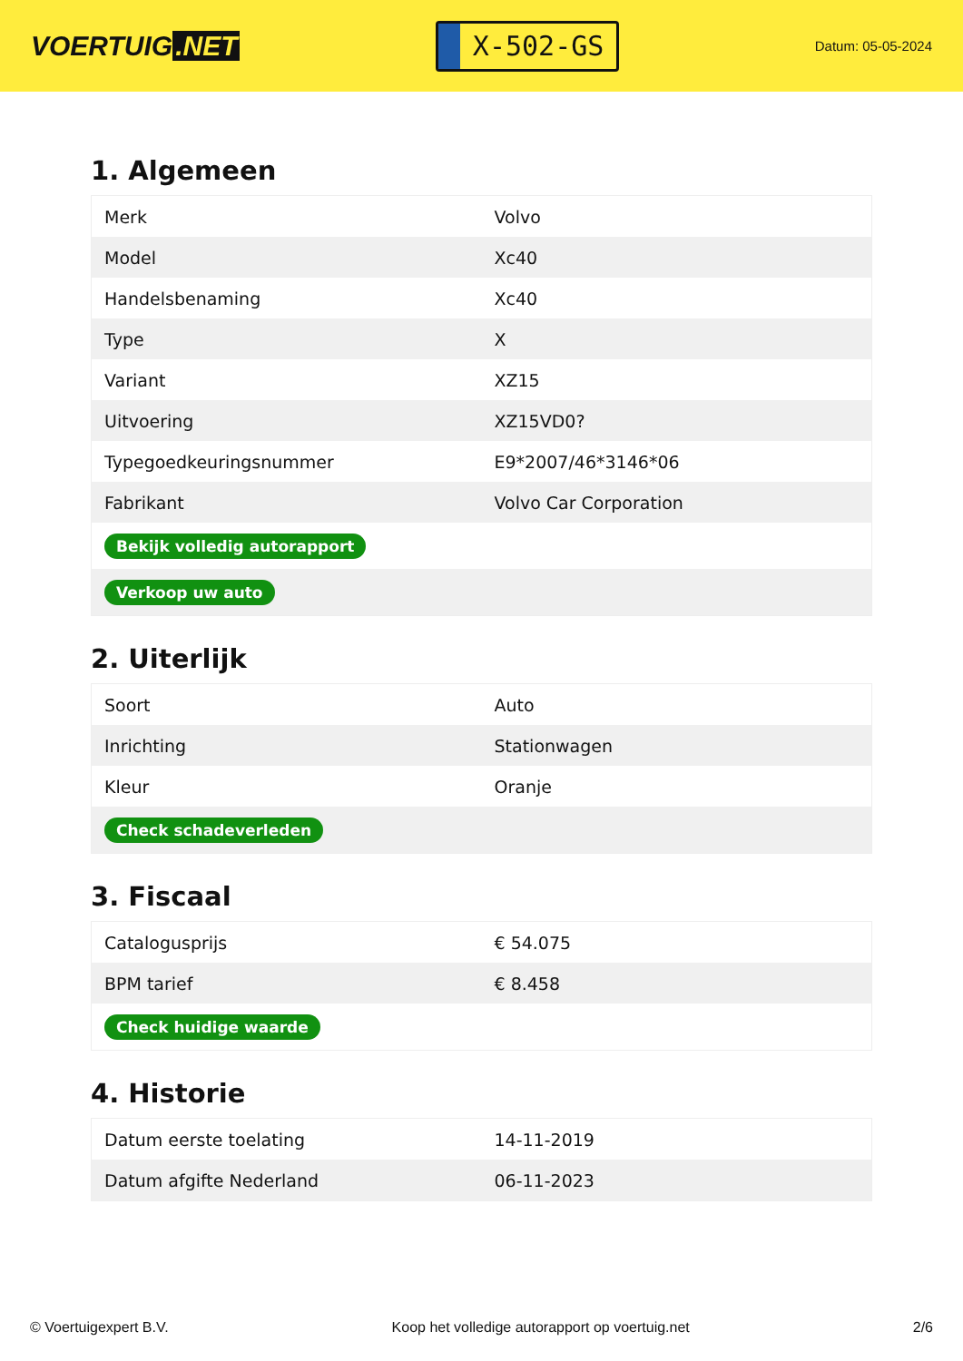VOERTUIG.NET
X-502-GS
Datum: 05-05-2024
1. Algemeen
| Merk | Volvo |
| Model | Xc40 |
| Handelsbenaming | Xc40 |
| Type | X |
| Variant | XZ15 |
| Uitvoering | XZ15VD0? |
| Typegoedkeuringsnummer | E9*2007/46*3146*06 |
| Fabrikant | Volvo Car Corporation |
| Bekijk volledig autorapport | |
| Verkoop uw auto | |
2. Uiterlijk
| Soort | Auto |
| Inrichting | Stationwagen |
| Kleur | Oranje |
| Check schadeverleden | |
3. Fiscaal
| Catalogusprijs | € 54.075 |
| BPM tarief | € 8.458 |
| Check huidige waarde | |
4. Historie
| Datum eerste toelating | 14-11-2019 |
| Datum afgifte Nederland | 06-11-2023 |
© Voertuigexpert B.V. Koop het volledige autorapport op voertuig.net 2/6